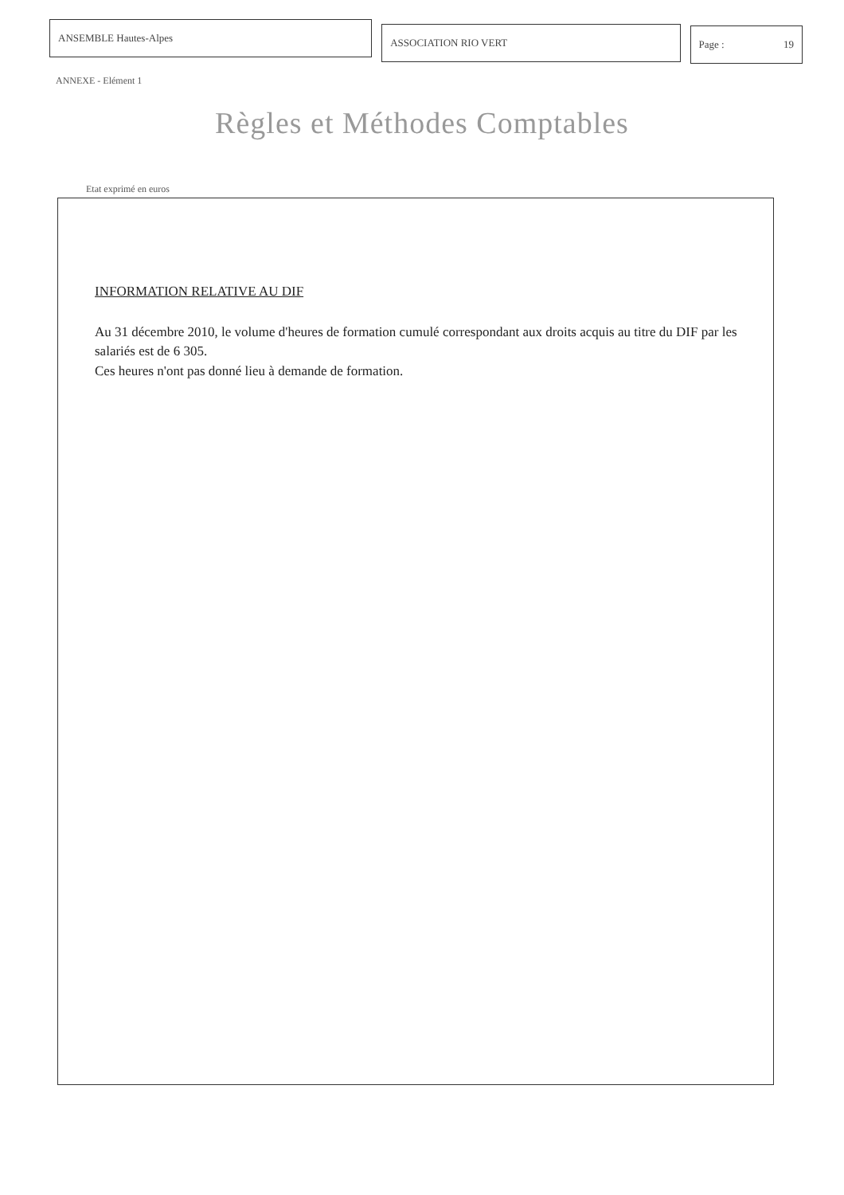ANSEMBLE Hautes-Alpes
ASSOCIATION RIO VERT Page : 19
ANNEXE - Elément 1
Règles et Méthodes Comptables
Etat exprimé en euros
INFORMATION RELATIVE AU DIF
Au 31 décembre 2010, le volume d'heures de formation cumulé correspondant aux droits acquis au titre du DIF par les salariés est de 6 305.
Ces heures n'ont pas donné lieu à demande de formation.